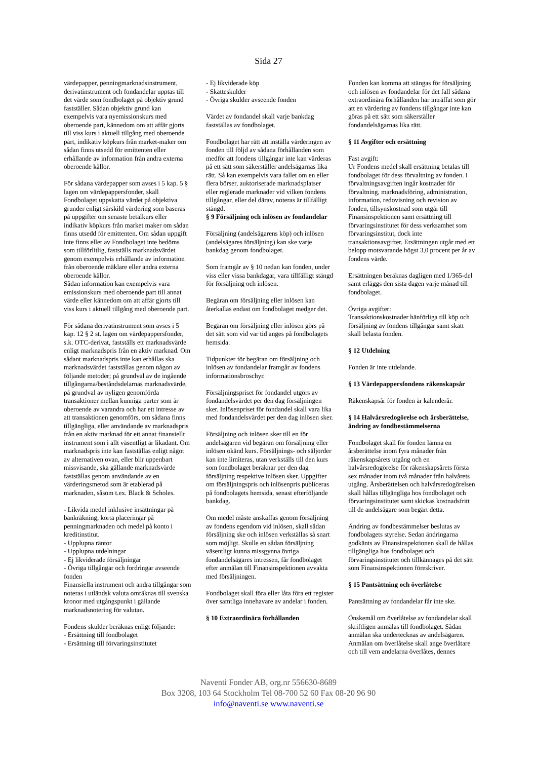Sida 27
värdepapper, penningmarknadsinstrument, derivatinstrument och fondandelar upptas till det värde som fondbolaget på objektiv grund fastställer. Sådan objektiv grund kan exempelvis vara nyemissionskurs med oberoende part, kännedom om att affär gjorts till viss kurs i aktuell tillgång med oberoende part, indikativ köpkurs från market-maker om sådan finns utsedd för emittenten eller erhållande av information från andra externa oberoende källor.
För sådana värdepapper som avses i 5 kap. 5 § lagen om värdepappersfonder, skall Fondbolaget uppskatta värdet på objektiva grunder enligt särskild värdering som baseras på uppgifter om senaste betalkurs eller indikativ köpkurs från market maker om sådan finns utsedd för emittenten. Om sådan uppgift inte finns eller av Fondbolaget inte bedöms som tillförlitlig, fastställs marknadsvärdet genom exempelvis erhållande av information från oberoende mäklare eller andra externa oberoende källor.
Sådan information kan exempelvis vara emissionskurs med oberoende part till annat värde eller kännedom om att affär gjorts till viss kurs i aktuell tillgång med oberoende part.
För sådana derivatinstrument som avses i 5 kap. 12 § 2 st. lagen om värdepappersfonder, s.k. OTC-derivat, fastställs ett marknadsvärde enligt marknadspris från en aktiv marknad. Om sådant marknadspris inte kan erhållas ska marknadsvärdet fastställas genom någon av följande metoder; på grundval av de ingående tillgångarna/beståndsdelarnas marknadsvärde, på grundval av nyligen genomförda transaktioner mellan kunniga parter som är oberoende av varandra och har ett intresse av att transaktionen genomförs, om sådana finns tillgängliga, eller användande av marknadspris från en aktiv marknad för ett annat finansiellt instrument som i allt väsentligt är likadant. Om marknadspris inte kan fastställas enligt något av alternativen ovan, eller blir uppenbart missvisande, ska gällande marknadsvärde fastställas genom användande av en värderingsmetod som är etablerad på marknaden, såsom t.ex. Black & Scholes.
- Likvida medel inklusive insättningar på bankräkning, korta placeringar på penningmarknaden och medel på konto i kreditinstitut.
- Upplupna räntor
- Upplupna utdelningar
- Ej likviderade försäljningar
- Övriga tillgångar och fordringar avseende fonden
Finansiella instrument och andra tillgångar som noteras i utländsk valuta omräknas till svenska kronor med utgångspunkt i gällande marknadsnotering för valutan.
Fondens skulder beräknas enligt följande:
- Ersättning till fondbolaget
- Ersättning till förvaringsinstitutet
- Ej likviderade köp
- Skatteskulder
- Övriga skulder avseende fonden
Värdet av fondandel skall varje bankdag fastställas av fondbolaget.
Fondbolaget har rätt att inställa värderingen av fonden till följd av sådana förhållanden som medför att fondens tillgångar inte kan värderas på ett sätt som säkerställer andelsägarnas lika rätt. Så kan exempelvis vara fallet om en eller flera börser, auktoriserade marknadsplatser eller reglerade marknader vid vilken fondens tillgångar, eller del därav, noteras är tillfälligt stängd.
§ 9 Försäljning och inlösen av fondandelar
Försäljning (andelsägarens köp) och inlösen (andelsägares försäljning) kan ske varje bankdag genom fondbolaget.
Som framgår av § 10 nedan kan fonden, under viss eller vissa bankdagar, vara tillfälligt stängd för försäljning och inlösen.
Begäran om försäljning eller inlösen kan återkallas endast om fondbolaget medger det.
Begäran om försäljning eller inlösen görs på det sätt som vid var tid anges på fondbolagets hemsida.
Tidpunkter för begäran om försäljning och inlösen av fondandelar framgår av fondens informationsbroschyr.
Försäljningspriset för fondandel utgörs av fondandelsvärdet per den dag försäljningen sker. Inlösenpriset för fondandel skall vara lika med fondandelsvärdet per den dag inlösen sker.
Försäljning och inlösen sker till en för andelsägaren vid begäran om försäljning eller inlösen okänd kurs. Försäljnings- och säljorder kan inte limiteras, utan verkställs till den kurs som fondbolaget beräknar per den dag försäljning respektive inlösen sker. Uppgifter om försäljningspris och inlösenpris publiceras på fondbolagets hemsida, senast efterföljande bankdag.
Om medel måste anskaffas genom försäljning av fondens egendom vid inlösen, skall sådan försäljning ske och inlösen verkställas så snart som möjligt. Skulle en sådan försäljning väsentligt kunna missgynna övriga fondandelsägares intressen, får fondbolaget efter anmälan till Finansinspektionen avvakta med försäljningen.
Fondbolaget skall föra eller låta föra ett register över samtliga innehavare av andelar i fonden.
§ 10 Extraordinära förhållanden
Fonden kan komma att stängas för försäljning och inlösen av fondandelar för det fall sådana extraordinära förhållanden har inträffat som gör att en värdering av fondens tillgångar inte kan göras på ett sätt som säkerställer fondandelsägarnas lika rätt.
§ 11 Avgifter och ersättning
Fast avgift:
Ur Fondens medel skall ersättning betalas till fondbolaget för dess förvaltning av fonden. I förvaltningsavgiften ingår kostnader för förvaltning, marknadsföring, administration, information, redovisning och revision av fonden, tillsynskostnad som utgår till Finansinspektionen samt ersättning till förvaringsinstitutet för dess verksamhet som förvaringsinstitut, dock inte transaktionsavgifter. Ersättningen utgår med ett belopp motsvarande högst 3,0 procent per år av fondens värde.
Ersättningen beräknas dagligen med 1/365-del samt erläggs den sista dagen varje månad till fondbolaget.
Övriga avgifter:
Transaktionskostnader hänförliga till köp och försäljning av fondens tillgångar samt skatt skall belasta fonden.
§ 12 Utdelning
Fonden är inte utdelande.
§ 13 Värdepappersfondens räkenskapsår
Räkenskapsår för fonden är kalenderår.
§ 14 Halvårsredogörelse och årsberättelse, ändring av fondbestämmelserna
Fondbolaget skall för fonden lämna en årsberättelse inom fyra månader från räkenskapsårets utgång och en halvårsredogörelse för räkenskapsårets första sex månader inom två månader från halvårets utgång. Årsberättelsen och halvårsredogörelsen skall hållas tillgängliga hos fondbolaget och förvaringsinstitutet samt skickas kostnadsfritt till de andelsägare som begärt detta.
Ändring av fondbestämmelser beslutas av fondbolagets styrelse. Sedan ändringarna godkänts av Finansinspektionen skall de hållas tillgängliga hos fondbolaget och förvaringsinstitutet och tillkännages på det sätt som Finansinspektionen föreskriver.
§ 15 Pantsättning och överlåtelse
Pantsättning av fondandelar får inte ske.
Önskemål om överlåtelse av fondandelar skall skriftligen anmälas till fondbolaget. Sådan anmälan ska undertecknas av andelsägaren. Anmälan om överlåtelse skall ange överlåtare och till vem andelarna överlåtes, dennes
Naventi Fonder AB, org.nr 556630-8689
Box 3208, 103 64 Stockholm Tel 08-700 52 60 Fax 08-20 96 90
info@naventi.se www.naventi.se